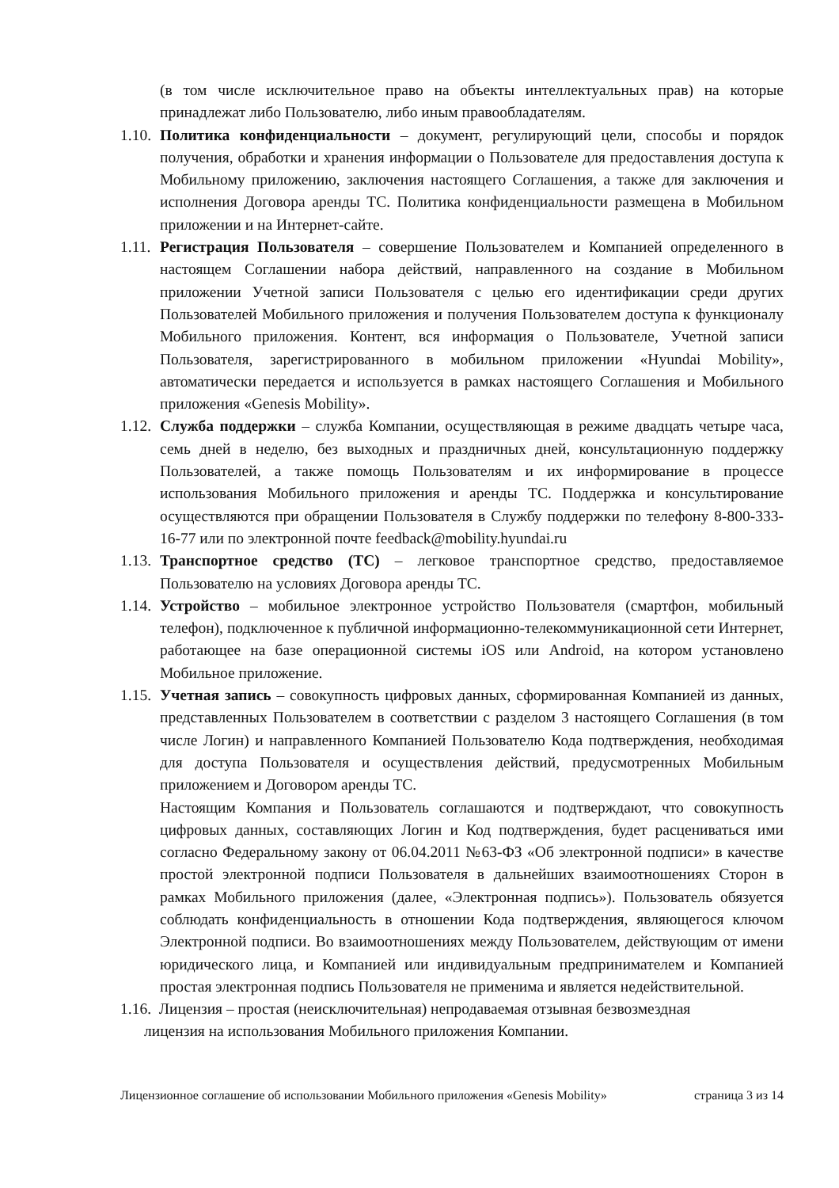(в том числе исключительное право на объекты интеллектуальных прав) на которые принадлежат либо Пользователю, либо иным правообладателям.
1.10.
Политика конфиденциальности – документ, регулирующий цели, способы и порядок получения, обработки и хранения информации о Пользователе для предоставления доступа к Мобильному приложению, заключения настоящего Соглашения, а также для заключения и исполнения Договора аренды ТС. Политика конфиденциальности размещена в Мобильном приложении и на Интернет-сайте.
1.11.
Регистрация Пользователя – совершение Пользователем и Компанией определенного в настоящем Соглашении набора действий, направленного на создание в Мобильном приложении Учетной записи Пользователя с целью его идентификации среди других Пользователей Мобильного приложения и получения Пользователем доступа к функционалу Мобильного приложения. Контент, вся информация о Пользователе, Учетной записи Пользователя, зарегистрированного в мобильном приложении «Hyundai Mobility», автоматически передается и используется в рамках настоящего Соглашения и Мобильного приложения «Genesis Mobility».
1.12.
Служба поддержки – служба Компании, осуществляющая в режиме двадцать четыре часа, семь дней в неделю, без выходных и праздничных дней, консультационную поддержку Пользователей, а также помощь Пользователям и их информирование в процессе использования Мобильного приложения и аренды ТС. Поддержка и консультирование осуществляются при обращении Пользователя в Службу поддержки по телефону 8-800-333-16-77 или по электронной почте feedback@mobility.hyundai.ru
1.13.
Транспортное средство (ТС) – легковое транспортное средство, предоставляемое Пользователю на условиях Договора аренды ТС.
1.14.
Устройство – мобильное электронное устройство Пользователя (смартфон, мобильный телефон), подключенное к публичной информационно-телекоммуникационной сети Интернет, работающее на базе операционной системы iOS или Android, на котором установлено Мобильное приложение.
1.15.
Учетная запись – совокупность цифровых данных, сформированная Компанией из данных, представленных Пользователем в соответствии с разделом 3 настоящего Соглашения (в том числе Логин) и направленного Компанией Пользователю Кода подтверждения, необходимая для доступа Пользователя и осуществления действий, предусмотренных Мобильным приложением и Договором аренды ТС.
Настоящим Компания и Пользователь соглашаются и подтверждают, что совокупность цифровых данных, составляющих Логин и Код подтверждения, будет расцениваться ими согласно Федеральному закону от 06.04.2011 №63-ФЗ «Об электронной подписи» в качестве простой электронной подписи Пользователя в дальнейших взаимоотношениях Сторон в рамках Мобильного приложения (далее, «Электронная подпись»). Пользователь обязуется соблюдать конфиденциальность в отношении Кода подтверждения, являющегося ключом Электронной подписи. Во взаимоотношениях между Пользователем, действующим от имени юридического лица, и Компанией или индивидуальным предпринимателем и Компанией простая электронная подпись Пользователя не применима и является недействительной.
1.16. Лицензия – простая (неисключительная) непродаваемая отзывная безвозмездная
лицензия на использования Мобильного приложения Компании.
Лицензионное соглашение об использовании Мобильного приложения «Genesis Mobility» страница 3 из 14